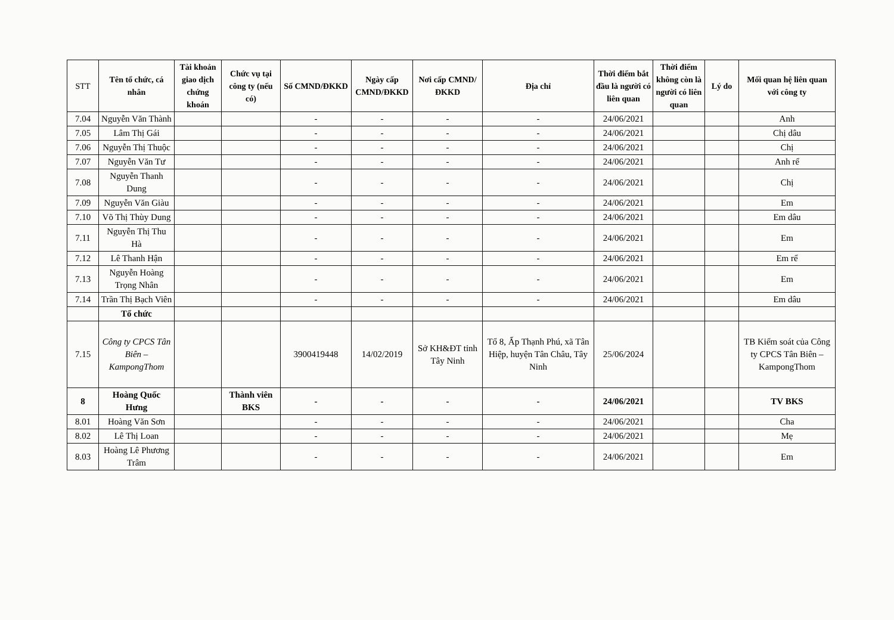| STT | Tên tổ chức, cá nhân | Tài khoản giao dịch chứng khoán | Chức vụ tại công ty (nếu có) | Số CMND/ĐKKD | Ngày cấp CMND/ĐKKD | Nơi cấp CMND/ĐKKD | Địa chỉ | Thời điểm bắt đầu là người có liên quan | Thời điểm không còn là người có liên quan | Lý do | Mối quan hệ liên quan với công ty |
| --- | --- | --- | --- | --- | --- | --- | --- | --- | --- | --- | --- |
| 7.04 | Nguyễn Văn Thành | | | - | - | - | - | 24/06/2021 | | | Anh |
| 7.05 | Lâm Thị Gái | | | - | - | - | - | 24/06/2021 | | | Chị dâu |
| 7.06 | Nguyễn Thị Thuộc | | | - | - | - | - | 24/06/2021 | | | Chị |
| 7.07 | Nguyễn Văn Tư | | | - | - | - | - | 24/06/2021 | | | Anh rể |
| 7.08 | Nguyễn Thanh Dung | | | - | - | - | - | 24/06/2021 | | | Chị |
| 7.09 | Nguyễn Văn Giàu | | | - | - | - | - | 24/06/2021 | | | Em |
| 7.10 | Võ Thị Thùy Dung | | | - | - | - | - | 24/06/2021 | | | Em dâu |
| 7.11 | Nguyễn Thị Thu Hà | | | - | - | - | - | 24/06/2021 | | | Em |
| 7.12 | Lê Thanh Hận | | | - | - | - | - | 24/06/2021 | | | Em rể |
| 7.13 | Nguyễn Hoàng Trọng Nhân | | | - | - | - | - | 24/06/2021 | | | Em |
| 7.14 | Trần Thị Bạch Viên | | | - | - | - | - | 24/06/2021 | | | Em dâu |
| | Tổ chức | | | | | | | | | | |
| 7.15 | Công ty CPCS Tân Biên – KampongThom | | | 3900419448 | 14/02/2019 | Sở KH&ĐT tỉnh Tây Ninh | Tổ 8, Ấp Thạnh Phú, xã Tân Hiệp, huyện Tân Châu, Tây Ninh | 25/06/2024 | | | TB Kiểm soát của Công ty CPCS Tân Biên – KampongThom |
| 8 | Hoàng Quốc Hưng | | Thành viên BKS | - | - | - | - | 24/06/2021 | | | TV BKS |
| 8.01 | Hoàng Văn Sơn | | | - | - | - | - | 24/06/2021 | | | Cha |
| 8.02 | Lê Thị Loan | | | - | - | - | - | 24/06/2021 | | | Mẹ |
| 8.03 | Hoàng Lê Phương Trâm | | | - | - | - | - | 24/06/2021 | | | Em |